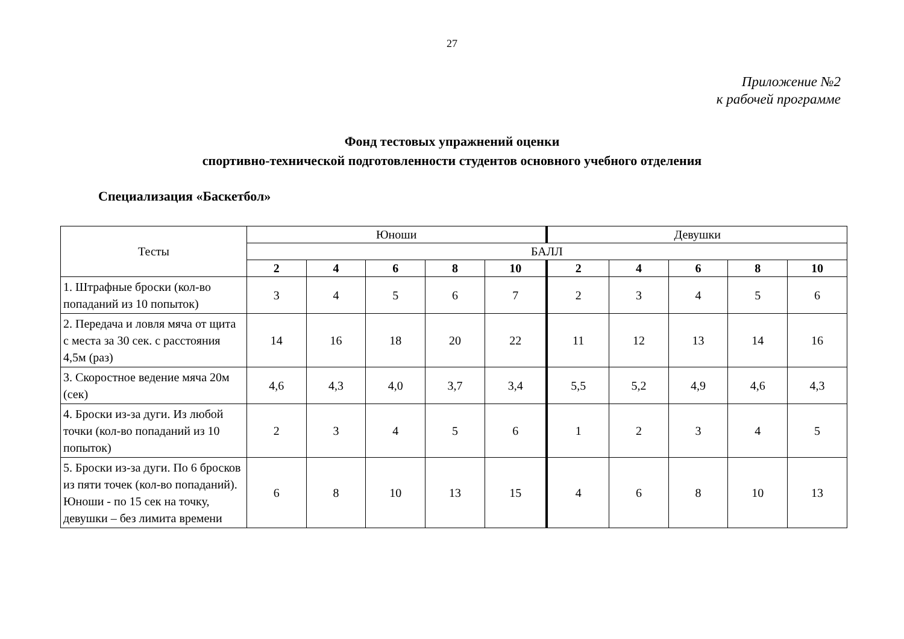27
Приложение №2
к рабочей программе
Фонд тестовых упражнений оценки
спортивно-технической подготовленности студентов основного учебного отделения
Специализация «Баскетбол»
| Тесты | Юноши | | | | | Девушки | | | | |
| --- | --- | --- | --- | --- | --- | --- | --- | --- | --- | --- |
| | БАЛЛ | | | | | | | | | |
| | 2 | 4 | 6 | 8 | 10 | 2 | 4 | 6 | 8 | 10 |
| 1. Штрафные броски (кол-во попаданий из 10 попыток) | 3 | 4 | 5 | 6 | 7 | 2 | 3 | 4 | 5 | 6 |
| 2. Передача и ловля мяча от щита с места за 30 сек. с расстояния 4,5м (раз) | 14 | 16 | 18 | 20 | 22 | 11 | 12 | 13 | 14 | 16 |
| 3. Скоростное ведение мяча 20м (сек) | 4,6 | 4,3 | 4,0 | 3,7 | 3,4 | 5,5 | 5,2 | 4,9 | 4,6 | 4,3 |
| 4. Броски из-за дуги. Из любой точки (кол-во попаданий из 10 попыток) | 2 | 3 | 4 | 5 | 6 | 1 | 2 | 3 | 4 | 5 |
| 5. Броски из-за дуги. По 6 бросков из пяти точек (кол-во попаданий). Юноши - по 15 сек на точку, девушки – без лимита времени | 6 | 8 | 10 | 13 | 15 | 4 | 6 | 8 | 10 | 13 |